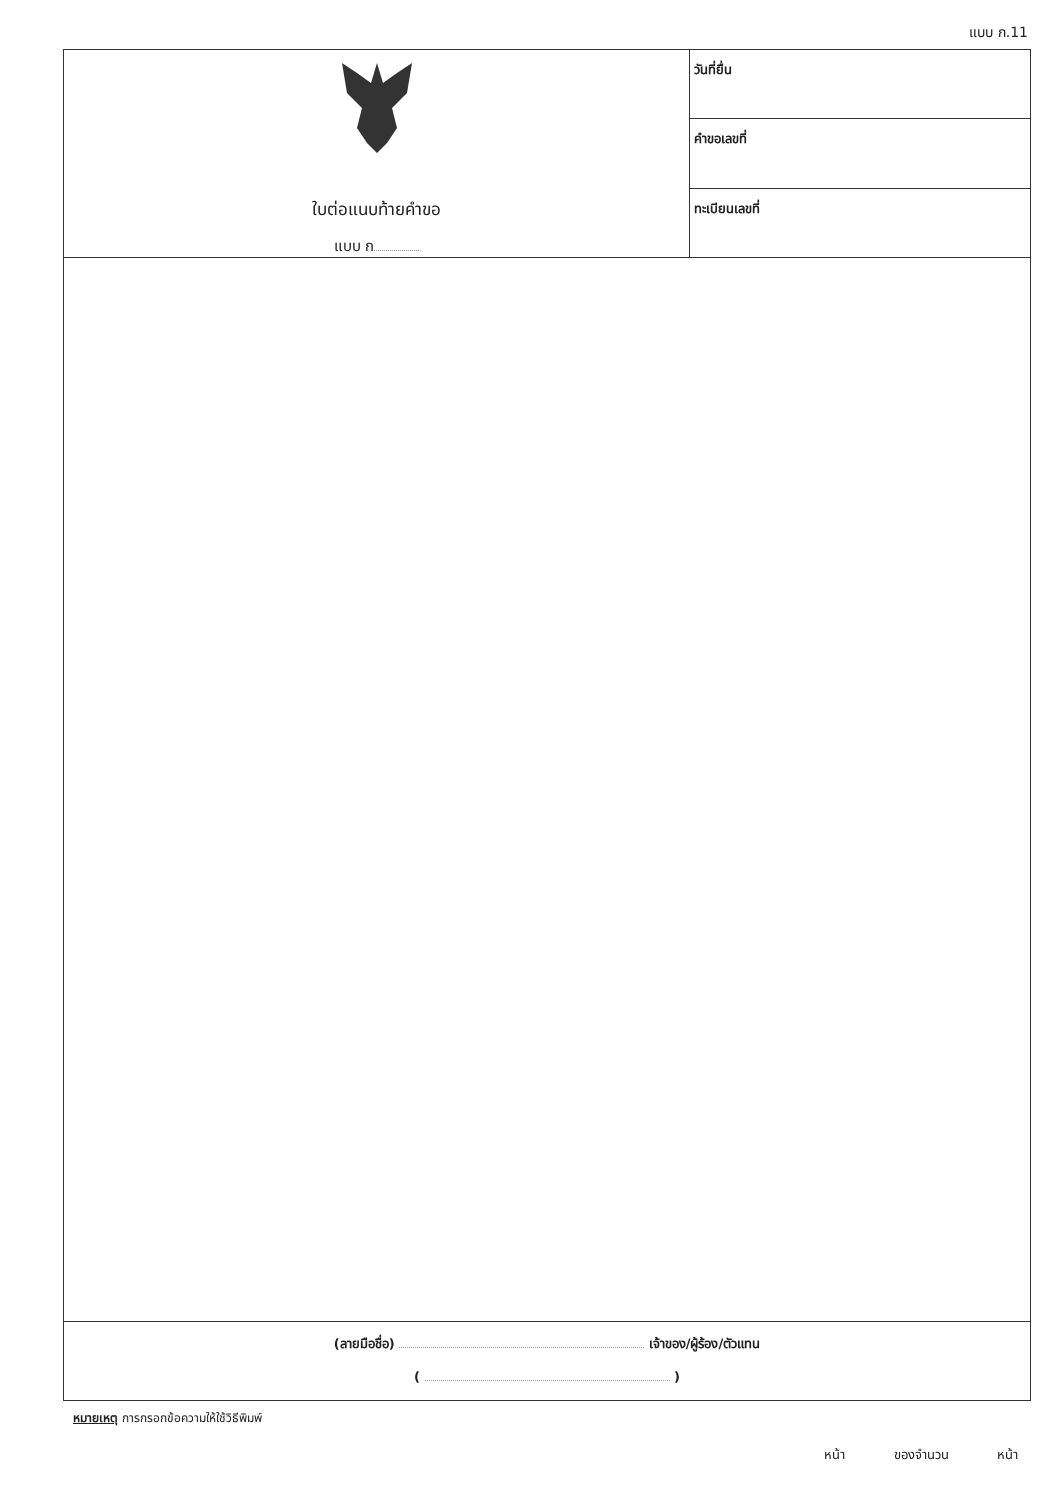แบบ ก.11
ใบต่อแนบท้ายคำขอ
แบบ ก
วันที่ยื่น
คำขอเลขที่
ทะเบียนเลขที่
(ลายมือชื่อ) เจ้าของ/ผู้ร้อง/ตัวแทน
( )
หมายเหตุ การกรอกข้อความให้ใช้วิธีพิมพ์
หน้า ของจำนวน หน้า